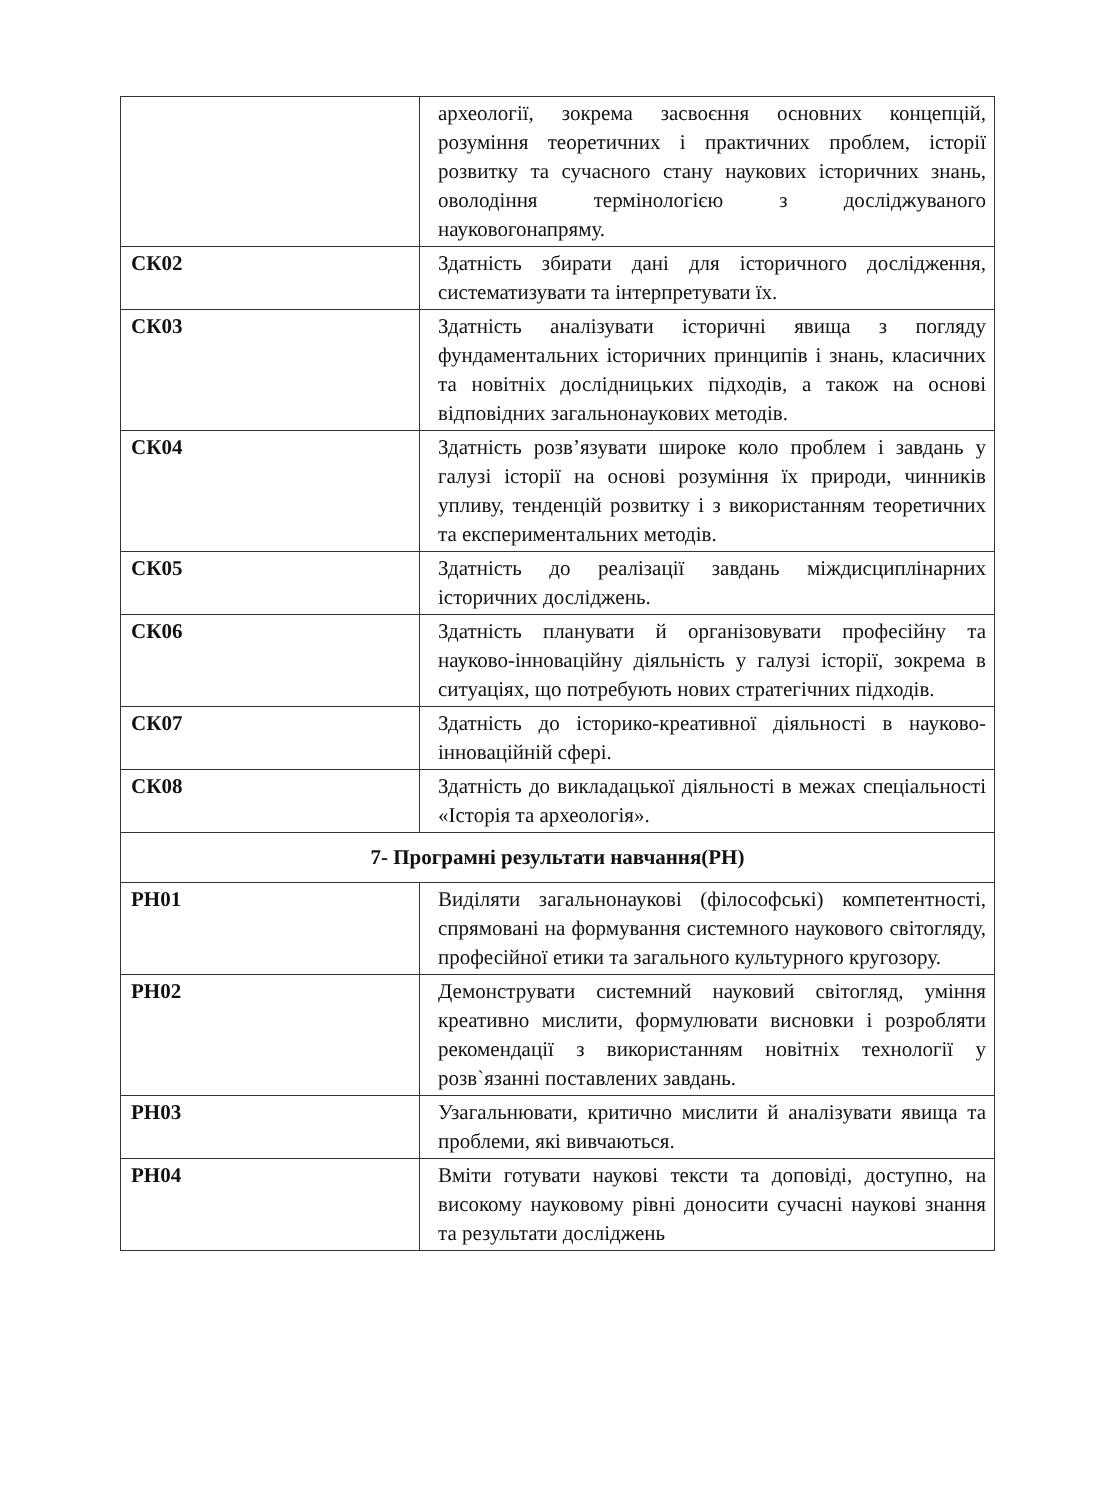| | археології, зокрема засвоєння основних концепцій, розуміння теоретичних і практичних проблем, історії розвитку та сучасного стану наукових історичних знань, оволодіння термінологією з досліджуваного науковогонапряму. |
| СК02 | Здатність збирати дані для історичного дослідження, систематизувати та інтерпретувати їх. |
| СК03 | Здатність аналізувати історичні явища з погляду фундаментальних історичних принципів і знань, класичних та новітніх дослідницьких підходів, а також на основі відповідних загальнонаукових методів. |
| СК04 | Здатність розв’язувати широке коло проблем і завдань у галузі історії на основі розуміння їх природи, чинників упливу, тенденцій розвитку і з використанням теоретичних та експериментальних методів. |
| СК05 | Здатність до реалізації завдань міждисциплінарних історичних досліджень. |
| СК06 | Здатність планувати й організовувати професійну та науково-інноваційну діяльність у галузі історії, зокрема в ситуаціях, що потребують нових стратегічних підходів. |
| СК07 | Здатність до історико-креативної діяльності в науково-інноваційній сфері. |
| СК08 | Здатність до викладацької діяльності в межах спеціальності «Історія та археологія». |
| 7- Програмні результати навчання(РН) | |
| РН01 | Виділяти загальнонаукові (філософські) компетентності, спрямовані на формування системного наукового світогляду, професійної етики та загального культурного кругозору. |
| РН02 | Демонструвати системний науковий світогляд, уміння креативно мислити, формулювати висновки і розробляти рекомендації з використанням новітніх технології у розв`язанні поставлених завдань. |
| РН03 | Узагальнювати, критично мислити й аналізувати явища та проблеми, які вивчаються. |
| РН04 | Вміти готувати наукові тексти та доповіді, доступно, на високому науковому рівні доносити сучасні наукові знання та результати досліджень |